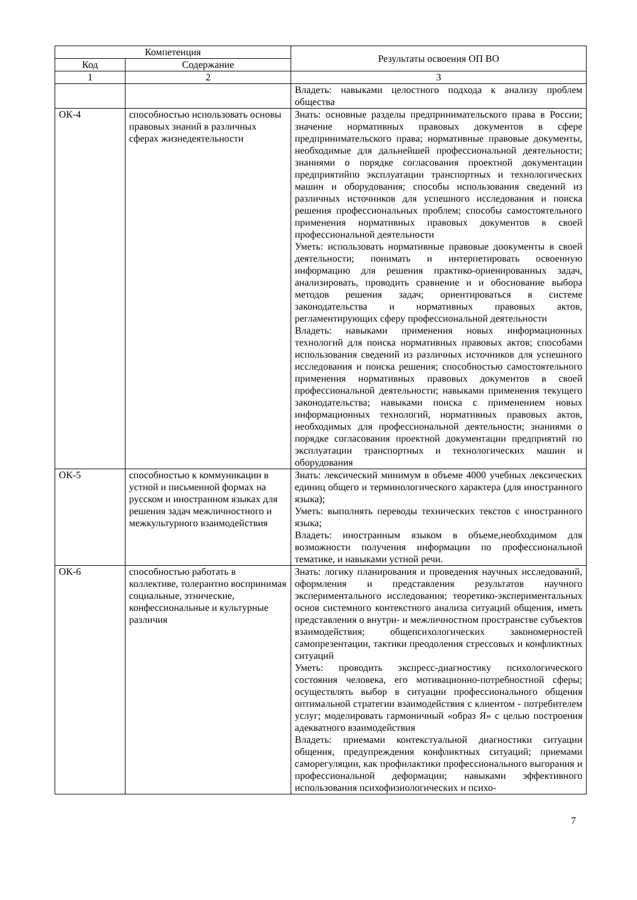| Компетенция | | Результаты освоения ОП ВО |
| --- | --- | --- |
| Код | Содержание | |
| 1 | 2 | 3 |
| | | Владеть: навыками целостного подхода к анализу проблем общества |
| ОК-4 | способностью использовать основы правовых знаний в различных сферах жизнедеятельности | Знать: основные разделы предпринимательского права в России; значение нормативных правовых документов в сфере предпринимательского права; нормативные правовые документы, необходимые для дальнейшей профессиональной деятельности; знаниями о порядке согласования проектной документации предприятийпо эксплуатации транспортных и технологических машин и оборудования; способы использования сведений из различных источников для успешного исследования и поиска решения профессиональных проблем; способы самостоятельного применения нормативных правовых документов в своей профессиональной деятельности Уметь: использовать нормативные правовые доокументы в своей деятельности; понимать и интерпетировать освоенную информацию для решения практико-ориенированных задач, анализировать, проводить сравнение и и обоснование выбора методов решения задач; ориентироваться в системе законодательства и нормативных правовых актов, регламентирующих сферу профессиональной деятельности Владеть: навыками применения новых информационных технологий для поиска нормативных правовых актов; способами использования сведений из различных источников для успешного исследования и поиска решения; способностью самостоятельного применения нормативных правовых документов в своей профессиональной деятельности; навыками применения текущего законодательства; навыками поиска с применением новых информационных технологий, нормативных правовых актов, необходимых для профессиональной деятельности; знаниями о порядке согласования проектной документации предприятий по эксплуатации транспортных и технологических машин и оборудования |
| ОК-5 | способностью к коммуникации в устной и письменной формах на русском и иностранном языках для решения задач межличностного и межкультурного взаимодействия | Знать: лексический минимум в объеме 4000 учебных лексических единиц общего и терминологического характера (для иностранного языка); Уметь: выполнять переводы технических текстов с иностранного языка; Владеть: иностранным языком в объеме,необходимом для возможности получения информации по профессиональной тематике, и навыками устной речи. |
| ОК-6 | способностью работать в коллективе, толерантно воспринимая социальные, этнические, конфессиональные и культурные различия | Знать: логику планирования и проведения научных исследований, оформления и представления результатов научного экспериментального исследования; теоретико-экспериментальных основ системного контекстного анализа ситуаций общения, иметь представления о внутри- и межличностном пространстве субъектов взаимодействия; общепсихологических закономерностей самопрезентации, тактики преодоления стрессовых и конфликтных ситуаций Уметь: проводить экспресс-диагностику психологического состояния человека, его мотивационно-потребностной сферы; осуществлять выбор в ситуации профессионального общения оптимальной стратегии взаимодействия с клиентом - потребителем услуг; моделировать гармоничный «образ Я» с целью построения адекватного взаимодействия Владеть: приемами контекстуальной диагностики ситуации общения, предупреждения конфликтных ситуаций; приемами саморегуляции, как профилактики профессионального выгорания и профессиональной деформации; навыками эффективного использования психофизиологических и психо- |
7